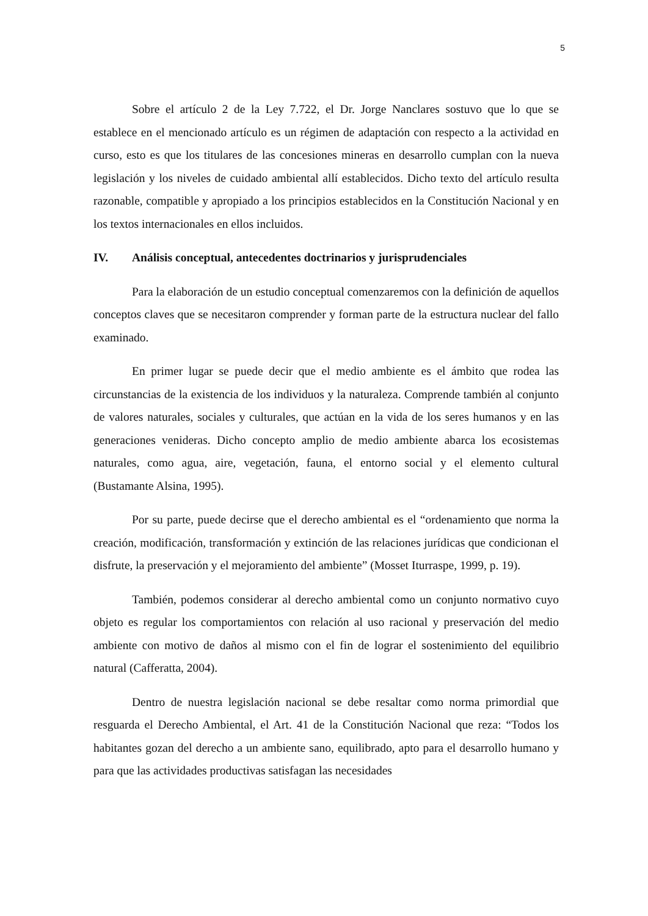5
Sobre el artículo 2 de la Ley 7.722, el Dr. Jorge Nanclares sostuvo que lo que se establece en el mencionado artículo es un régimen de adaptación con respecto a la actividad en curso, esto es que los titulares de las concesiones mineras en desarrollo cumplan con la nueva legislación y los niveles de cuidado ambiental allí establecidos. Dicho texto del artículo resulta razonable, compatible y apropiado a los principios establecidos en la Constitución Nacional y en los textos internacionales en ellos incluidos.
IV. Análisis conceptual, antecedentes doctrinarios y jurisprudenciales
Para la elaboración de un estudio conceptual comenzaremos con la definición de aquellos conceptos claves que se necesitaron comprender y forman parte de la estructura nuclear del fallo examinado.
En primer lugar se puede decir que el medio ambiente es el ámbito que rodea las circunstancias de la existencia de los individuos y la naturaleza. Comprende también al conjunto de valores naturales, sociales y culturales, que actúan en la vida de los seres humanos y en las generaciones venideras. Dicho concepto amplio de medio ambiente abarca los ecosistemas naturales, como agua, aire, vegetación, fauna, el entorno social y el elemento cultural (Bustamante Alsina, 1995).
Por su parte, puede decirse que el derecho ambiental es el “ordenamiento que norma la creación, modificación, transformación y extinción de las relaciones jurídicas que condicionan el disfrute, la preservación y el mejoramiento del ambiente” (Mosset Iturraspe, 1999, p. 19).
También, podemos considerar al derecho ambiental como un conjunto normativo cuyo objeto es regular los comportamientos con relación al uso racional y preservación del medio ambiente con motivo de daños al mismo con el fin de lograr el sostenimiento del equilibrio natural (Cafferatta, 2004).
Dentro de nuestra legislación nacional se debe resaltar como norma primordial que resguarda el Derecho Ambiental, el Art. 41 de la Constitución Nacional que reza: “Todos los habitantes gozan del derecho a un ambiente sano, equilibrado, apto para el desarrollo humano y para que las actividades productivas satisfagan las necesidades